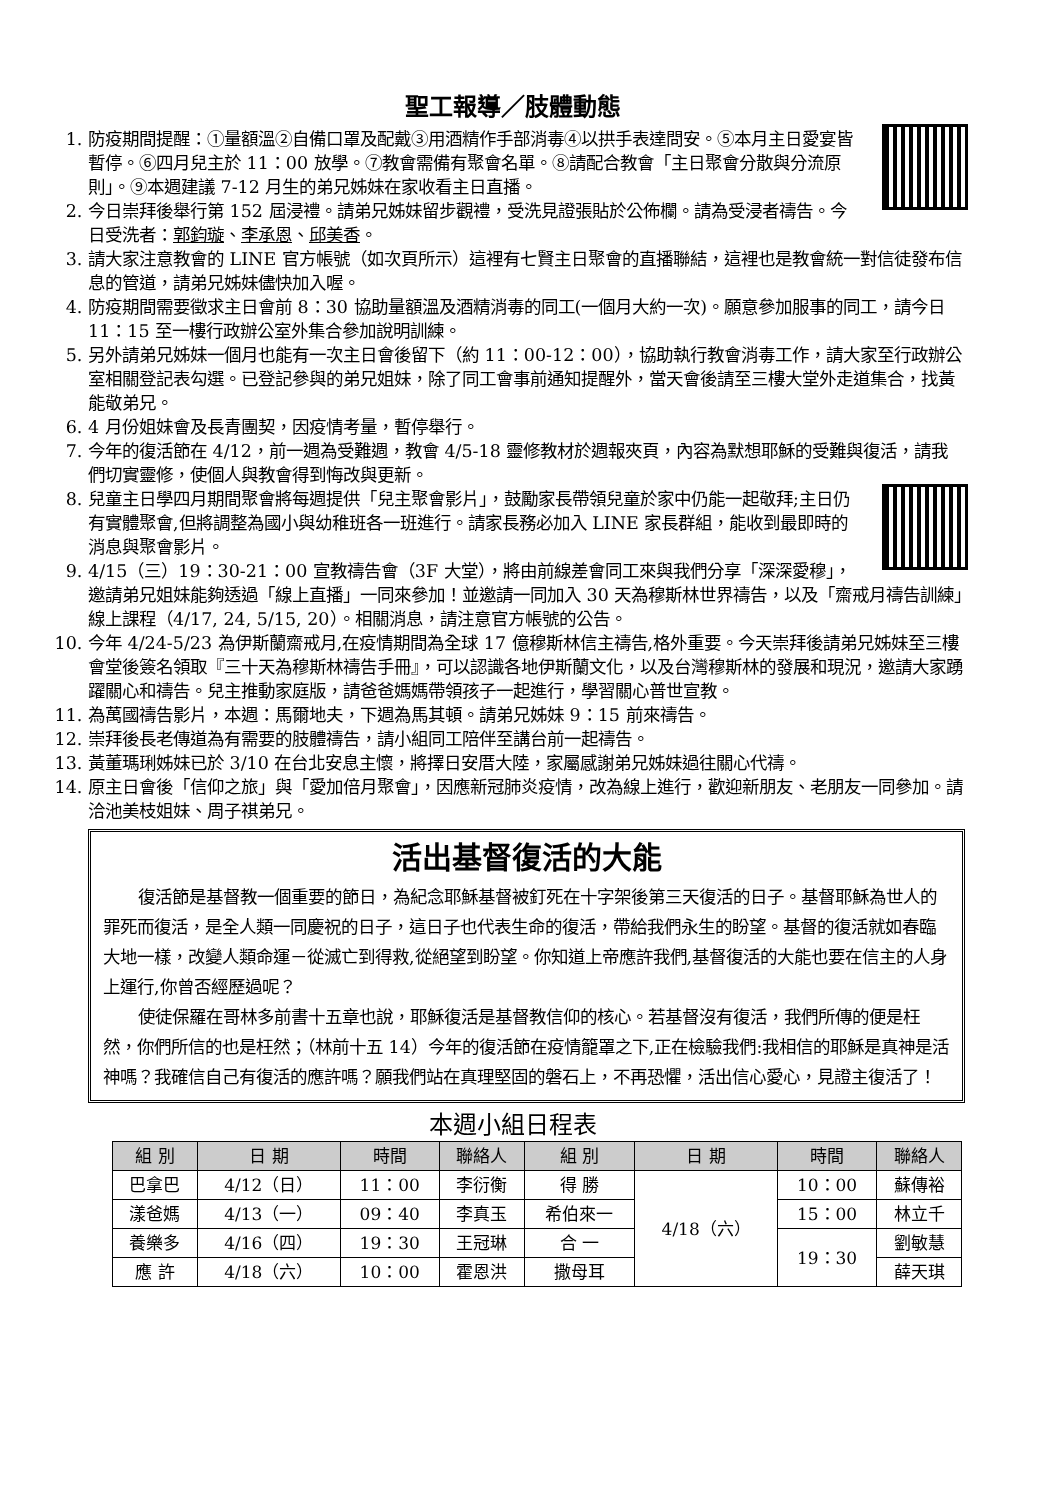聖工報導／肢體動態
1. 防疫期間提醒：①量額溫②自備口罩及配戴③用酒精作手部消毒④以拱手表達問安。⑤本月主日愛宴皆暫停。⑥四月兒主於 11：00 放學。⑦教會需備有聚會名單。⑧請配合教會「主日聚會分散與分流原則」。⑨本週建議 7-12 月生的弟兄姊妹在家收看主日直播。
2. 今日崇拜後舉行第 152 屆浸禮。請弟兄姊妹留步觀禮，受洗見證張貼於公佈欄。請為受浸者禱告。今日受洗者：郭鈞璇、李承恩、邱美香。
3. 請大家注意教會的 LINE 官方帳號（如次頁所示）這裡有七賢主日聚會的直播聯結，這裡也是教會統一對信徒發布信息的管道，請弟兄姊妹儘快加入喔。
4. 防疫期間需要徵求主日會前 8：30 協助量額溫及酒精消毒的同工(一個月大約一次)。願意參加服事的同工，請今日 11：15 至一樓行政辦公室外集合參加說明訓練。
5. 另外請弟兄姊妹一個月也能有一次主日會後留下（約 11：00-12：00），協助執行教會消毒工作，請大家至行政辦公室相關登記表勾選。已登記參與的弟兄姐妹，除了同工會事前通知提醒外，當天會後請至三樓大堂外走道集合，找黃能敬弟兄。
6. 4 月份姐妹會及長青團契，因疫情考量，暫停舉行。
7. 今年的復活節在 4/12，前一週為受難週，教會 4/5-18 靈修教材於週報夾頁，內容為默想耶穌的受難與復活，請我們切實靈修，使個人與教會得到悔改與更新。
8. 兒童主日學四月期間聚會將每週提供「兒主聚會影片」，鼓勵家長帶領兒童於家中仍能一起敬拜;主日仍有實體聚會,但將調整為國小與幼稚班各一班進行。請家長務必加入 LINE 家長群組，能收到最即時的消息與聚會影片。
9. 4/15（三）19：30-21：00 宣教禱告會（3F 大堂），將由前線差會同工來與我們分享「深深愛穆」，邀請弟兄姐妹能夠透過「線上直播」一同來參加！並邀請一同加入 30 天為穆斯林世界禱告，以及「齋戒月禱告訓練」線上課程（4/17, 24, 5/15, 20）。相關消息，請注意官方帳號的公告。
10. 今年 4/24-5/23 為伊斯蘭齋戒月,在疫情期間為全球 17 億穆斯林信主禱告,格外重要。今天崇拜後請弟兄姊妹至三樓會堂後簽名領取『三十天為穆斯林禱告手冊』，可以認識各地伊斯蘭文化，以及台灣穆斯林的發展和現況，邀請大家踴躍關心和禱告。兒主推動家庭版，請爸爸媽媽帶領孩子一起進行，學習關心普世宣教。
11. 為萬國禱告影片，本週：馬爾地夫，下週為馬其頓。請弟兄姊妹 9：15 前來禱告。
12. 崇拜後長老傳道為有需要的肢體禱告，請小組同工陪伴至講台前一起禱告。
13. 黃董瑪琍姊妹已於 3/10 在台北安息主懷，將擇日安厝大陸，家屬感謝弟兄姊妹過往關心代禱。
14. 原主日會後「信仰之旅」與「愛加倍月聚會」，因應新冠肺炎疫情，改為線上進行，歡迎新朋友、老朋友一同參加。請洽池美枝姐妹、周子祺弟兄。
活出基督復活的大能
復活節是基督教一個重要的節日，為紀念耶穌基督被釘死在十字架後第三天復活的日子。基督耶穌為世人的罪死而復活，是全人類一同慶祝的日子，這日子也代表生命的復活，帶給我們永生的盼望。基督的復活就如春臨大地一樣，改變人類命運－從滅亡到得救,從絕望到盼望。你知道上帝應許我們,基督復活的大能也要在信主的人身上運行,你曾否經歷過呢？
使徒保羅在哥林多前書十五章也說，耶穌復活是基督教信仰的核心。若基督沒有復活，我們所傳的便是枉然，你們所信的也是枉然；（林前十五 14）今年的復活節在疫情籠罩之下,正在檢驗我們:我相信的耶穌是真神是活神嗎？我確信自己有復活的應許嗎？願我們站在真理堅固的磐石上，不再恐懼，活出信心愛心，見證主復活了！
本週小組日程表
| 組 別 | 日 期 | 時間 | 聯絡人 | 組 別 | 日 期 | 時間 | 聯絡人 |
| --- | --- | --- | --- | --- | --- | --- | --- |
| 巴拿巴 | 4/12（日） | 11：00 | 李衍衡 | 得 勝 | 4/18（六） | 10：00 | 蘇傳裕 |
| 漾爸媽 | 4/13（一） | 09：40 | 李真玉 | 希伯來一 | | 15：00 | 林立千 |
| 養樂多 | 4/16（四） | 19：30 | 王冠琳 | 合 一 | | 19：30 | 劉敏慧 |
| 應 許 | 4/18（六） | 10：00 | 霍恩洪 | 撒母耳 | | | 薛天琪 |